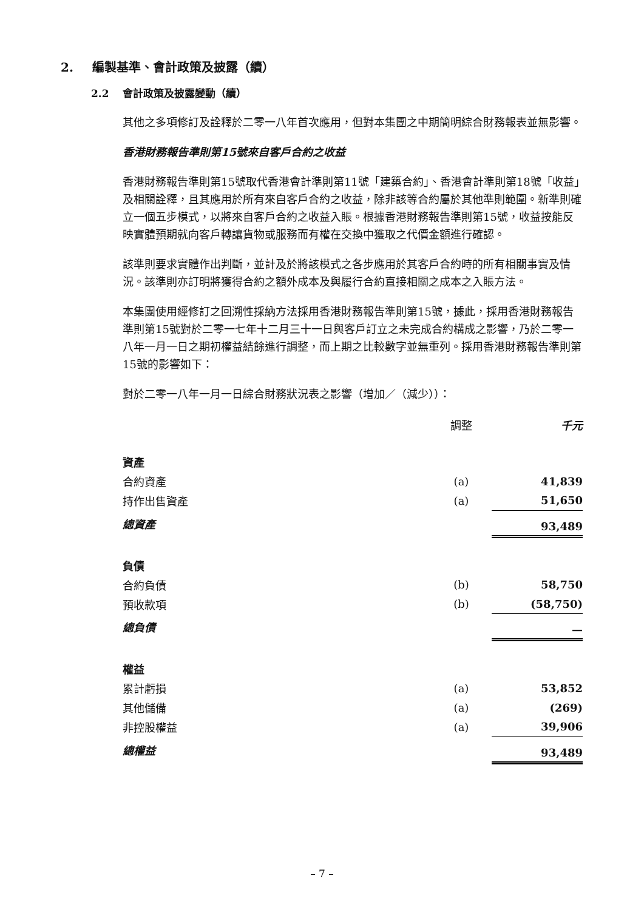2. 編製基準、會計政策及披露（續）
2.2 會計政策及披露變動（續）
其他之多項修訂及詮釋於二零一八年首次應用，但對本集團之中期簡明綜合財務報表並無影響。
香港財務報告準則第15號來自客戶合約之收益
香港財務報告準則第15號取代香港會計準則第11號「建築合約」、香港會計準則第18號「收益」及相關詮釋，且其應用於所有來自客戶合約之收益，除非該等合約屬於其他準則範圍。新準則確立一個五步模式，以將來自客戶合約之收益入賬。根據香港財務報告準則第15號，收益按能反映實體預期就向客戶轉讓貨物或服務而有權在交換中獲取之代價金額進行確認。
該準則要求實體作出判斷，並計及於將該模式之各步應用於其客戶合約時的所有相關事實及情況。該準則亦訂明將獲得合約之額外成本及與履行合約直接相關之成本之入賬方法。
本集團使用經修訂之回溯性採納方法採用香港財務報告準則第15號，據此，採用香港財務報告準則第15號對於二零一七年十二月三十一日與客戶訂立之未完成合約構成之影響，乃於二零一八年一月一日之期初權益結餘進行調整，而上期之比較數字並無重列。採用香港財務報告準則第15號的影響如下：
對於二零一八年一月一日綜合財務狀況表之影響（增加／（減少））：
| | 調整 | 千元 |
| 資產 | | |
| 合約資產 | (a) | 41,839 |
| 持作出售資產 | (a) | 51,650 |
| 總資產 | | 93,489 |
| 負債 | | |
| 合約負債 | (b) | 58,750 |
| 預收款項 | (b) | (58,750) |
| 總負債 | | — |
| 權益 | | |
| 累計虧損 | (a) | 53,852 |
| 其他儲備 | (a) | (269) |
| 非控股權益 | (a) | 39,906 |
| 總權益 | | 93,489 |
– 7 –